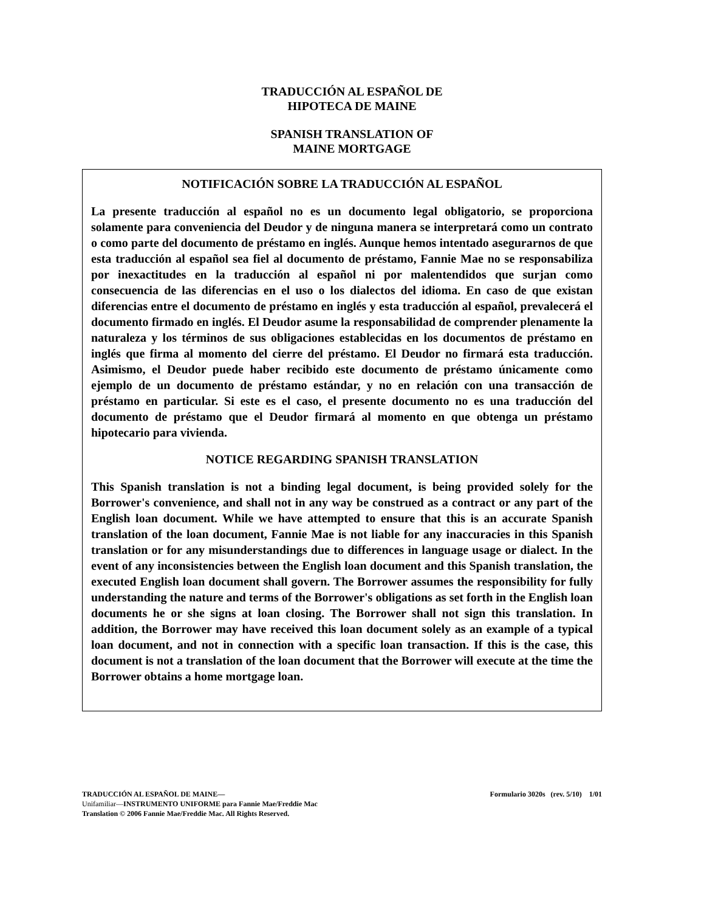TRADUCCIÓN AL ESPAÑOL DE
HIPOTECA DE MAINE
SPANISH TRANSLATION OF
MAINE MORTGAGE
NOTIFICACIÓN SOBRE LA TRADUCCIÓN AL ESPAÑOL
La presente traducción al español no es un documento legal obligatorio, se proporciona solamente para conveniencia del Deudor y de ninguna manera se interpretará como un contrato o como parte del documento de préstamo en inglés. Aunque hemos intentado asegurarnos de que esta traducción al español sea fiel al documento de préstamo, Fannie Mae no se responsabiliza por inexactitudes en la traducción al español ni por malentendidos que surjan como consecuencia de las diferencias en el uso o los dialectos del idioma. En caso de que existan diferencias entre el documento de préstamo en inglés y esta traducción al español, prevalecerá el documento firmado en inglés. El Deudor asume la responsabilidad de comprender plenamente la naturaleza y los términos de sus obligaciones establecidas en los documentos de préstamo en inglés que firma al momento del cierre del préstamo. El Deudor no firmará esta traducción. Asimismo, el Deudor puede haber recibido este documento de préstamo únicamente como ejemplo de un documento de préstamo estándar, y no en relación con una transacción de préstamo en particular. Si este es el caso, el presente documento no es una traducción del documento de préstamo que el Deudor firmará al momento en que obtenga un préstamo hipotecario para vivienda.
NOTICE REGARDING SPANISH TRANSLATION
This Spanish translation is not a binding legal document, is being provided solely for the Borrower's convenience, and shall not in any way be construed as a contract or any part of the English loan document. While we have attempted to ensure that this is an accurate Spanish translation of the loan document, Fannie Mae is not liable for any inaccuracies in this Spanish translation or for any misunderstandings due to differences in language usage or dialect. In the event of any inconsistencies between the English loan document and this Spanish translation, the executed English loan document shall govern. The Borrower assumes the responsibility for fully understanding the nature and terms of the Borrower's obligations as set forth in the English loan documents he or she signs at loan closing. The Borrower shall not sign this translation. In addition, the Borrower may have received this loan document solely as an example of a typical loan document, and not in connection with a specific loan transaction. If this is the case, this document is not a translation of the loan document that the Borrower will execute at the time the Borrower obtains a home mortgage loan.
TRADUCCIÓN AL ESPAÑOL DE MAINE— Formulario 3020s (rev. 5/10) 1/01
Unifamiliar—INSTRUMENTO UNIFORME para Fannie Mae/Freddie Mac
Translation © 2006 Fannie Mae/Freddie Mac. All Rights Reserved.